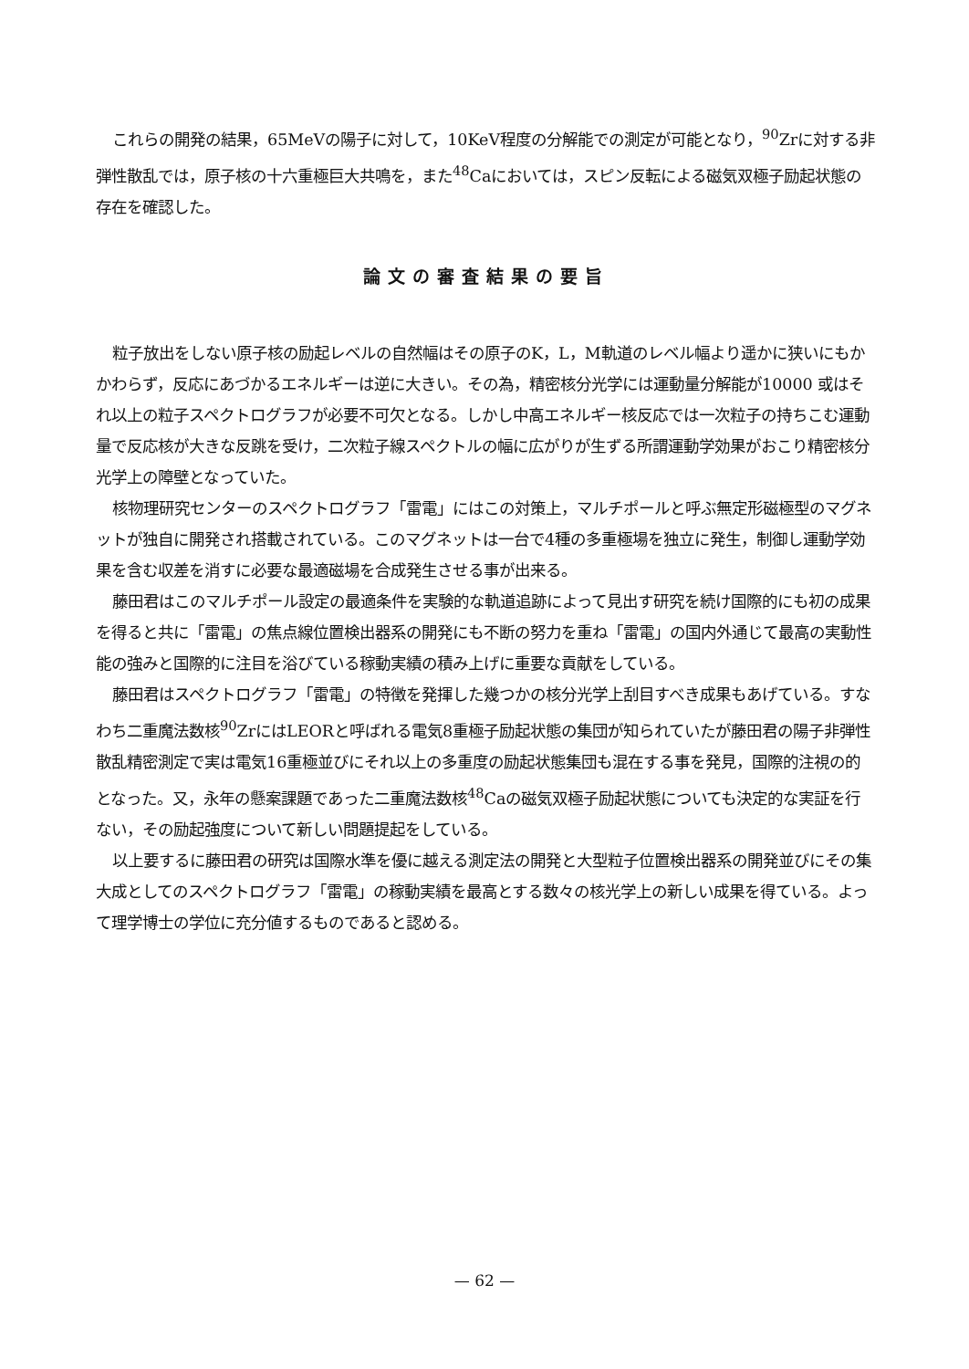これらの開発の結果，65MeVの陽子に対して，10KeV程度の分解能での測定が可能となり，<sup>90</sup>Zrに対する非弾性散乱では，原子核の十六重極巨大共鳴を，また<sup>48</sup>Caにおいては，スピン反転による磁気双極子励起状態の存在を確認した。
論文の審査結果の要旨
粒子放出をしない原子核の励起レベルの自然幅はその原子のK，L，M軌道のレベル幅より遥かに狭いにもかかわらず，反応にあづかるエネルギーは逆に大きい。その為，精密核分光学には運動量分解能が10000 或はそれ以上の粒子スペクトログラフが必要不可欠となる。しかし中高エネルギー核反応では一次粒子の持ちこむ運動量で反応核が大きな反跳を受け，二次粒子線スペクトルの幅に広がりが生ずる所謂運動学効果がおこり精密核分光学上の障壁となっていた。
核物理研究センターのスペクトログラフ「雷電」にはこの対策上，マルチポールと呼ぶ無定形磁極型のマグネットが独自に開発され搭載されている。このマグネットは一台で4種の多重極場を独立に発生，制御し運動学効果を含む収差を消すに必要な最適磁場を合成発生させる事が出来る。
藤田君はこのマルチポール設定の最適条件を実験的な軌道追跡によって見出す研究を続け国際的にも初の成果を得ると共に「雷電」の焦点線位置検出器系の開発にも不断の努力を重ね「雷電」の国内外通じて最高の実動性能の強みと国際的に注目を浴びている稼動実績の積み上げに重要な貢献をしている。
藤田君はスペクトログラフ「雷電」の特徴を発揮した幾つかの核分光学上刮目すべき成果もあげている。すなわち二重魔法数核<sup>90</sup>ZrにはLEORと呼ばれる電気8重極子励起状態の集団が知られていたが藤田君の陽子非弾性散乱精密測定で実は電気16重極並びにそれ以上の多重度の励起状態集団も混在する事を発見，国際的注視の的となった。又，永年の懸案課題であった二重魔法数核<sup>48</sup>Caの磁気双極子励起状態についても決定的な実証を行ない，その励起強度について新しい問題提起をしている。
以上要するに藤田君の研究は国際水準を優に越える測定法の開発と大型粒子位置検出器系の開発並びにその集大成としてのスペクトログラフ「雷電」の稼動実績を最高とする数々の核光学上の新しい成果を得ている。よって理学博士の学位に充分値するものであると認める。
— 62 —